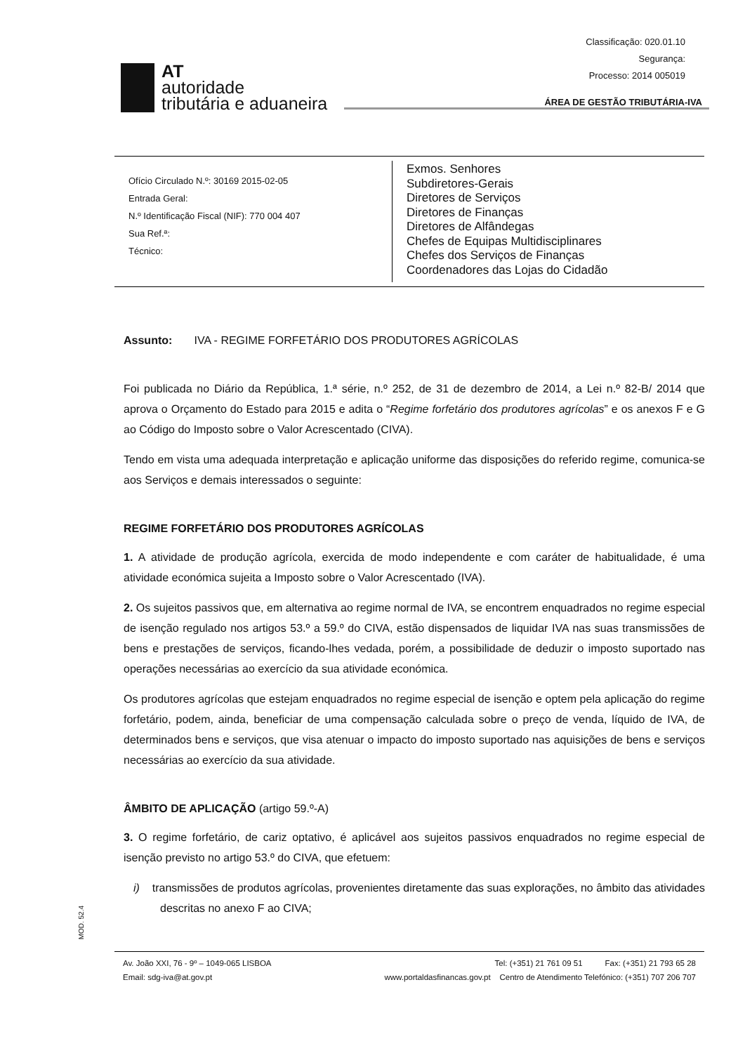Classificação: 020.01.10
Segurança:
Processo: 2014 005019
AT
autoridade
tributária e aduaneira
ÁREA DE GESTÃO TRIBUTÁRIA-IVA
Ofício Circulado N.º: 30169 2015-02-05
Entrada Geral:
N.º Identificação Fiscal (NIF): 770 004 407
Sua Ref.ª:
Técnico:
Exmos. Senhores
Subdiretores-Gerais
Diretores de Serviços
Diretores de Finanças
Diretores de Alfândegas
Chefes de Equipas Multidisciplinares
Chefes dos Serviços de Finanças
Coordenadores das Lojas do Cidadão
Assunto: IVA - REGIME FORFETÁRIO DOS PRODUTORES AGRÍCOLAS
Foi publicada no Diário da República, 1.ª série, n.º 252, de 31 de dezembro de 2014, a Lei n.º 82-B/ 2014 que aprova o Orçamento do Estado para 2015 e adita o “Regime forfetário dos produtores agrícolas” e os anexos F e G ao Código do Imposto sobre o Valor Acrescentado (CIVA).
Tendo em vista uma adequada interpretação e aplicação uniforme das disposições do referido regime, comunica-se aos Serviços e demais interessados o seguinte:
REGIME FORFETÁRIO DOS PRODUTORES AGRÍCOLAS
1. A atividade de produção agrícola, exercida de modo independente e com caráter de habitualidade, é uma atividade económica sujeita a Imposto sobre o Valor Acrescentado (IVA).
2. Os sujeitos passivos que, em alternativa ao regime normal de IVA, se encontrem enquadrados no regime especial de isenção regulado nos artigos 53.º a 59.º do CIVA, estão dispensados de liquidar IVA nas suas transmissões de bens e prestações de serviços, ficando-lhes vedada, porém, a possibilidade de deduzir o imposto suportado nas operações necessárias ao exercício da sua atividade económica.
Os produtores agrícolas que estejam enquadrados no regime especial de isenção e optem pela aplicação do regime forfetário, podem, ainda, beneficiar de uma compensação calculada sobre o preço de venda, líquido de IVA, de determinados bens e serviços, que visa atenuar o impacto do imposto suportado nas aquisições de bens e serviços necessárias ao exercício da sua atividade.
ÂMBITO DE APLICAÇÃO (artigo 59.º-A)
3. O regime forfetário, de cariz optativo, é aplicável aos sujeitos passivos enquadrados no regime especial de isenção previsto no artigo 53.º do CIVA, que efetuem:
i) transmissões de produtos agrícolas, provenientes diretamente das suas explorações, no âmbito das atividades descritas no anexo F ao CIVA;
MOD. 52.4
Av. João XXI, 76 - 9º – 1049-065 LISBOA Tel: (+351) 21 761 09 51 Fax: (+351) 21 793 65 28
Email: sdg-iva@at.gov.pt www.portaldasfinancas.gov.pt Centro de Atendimento Telefónico: (+351) 707 206 707